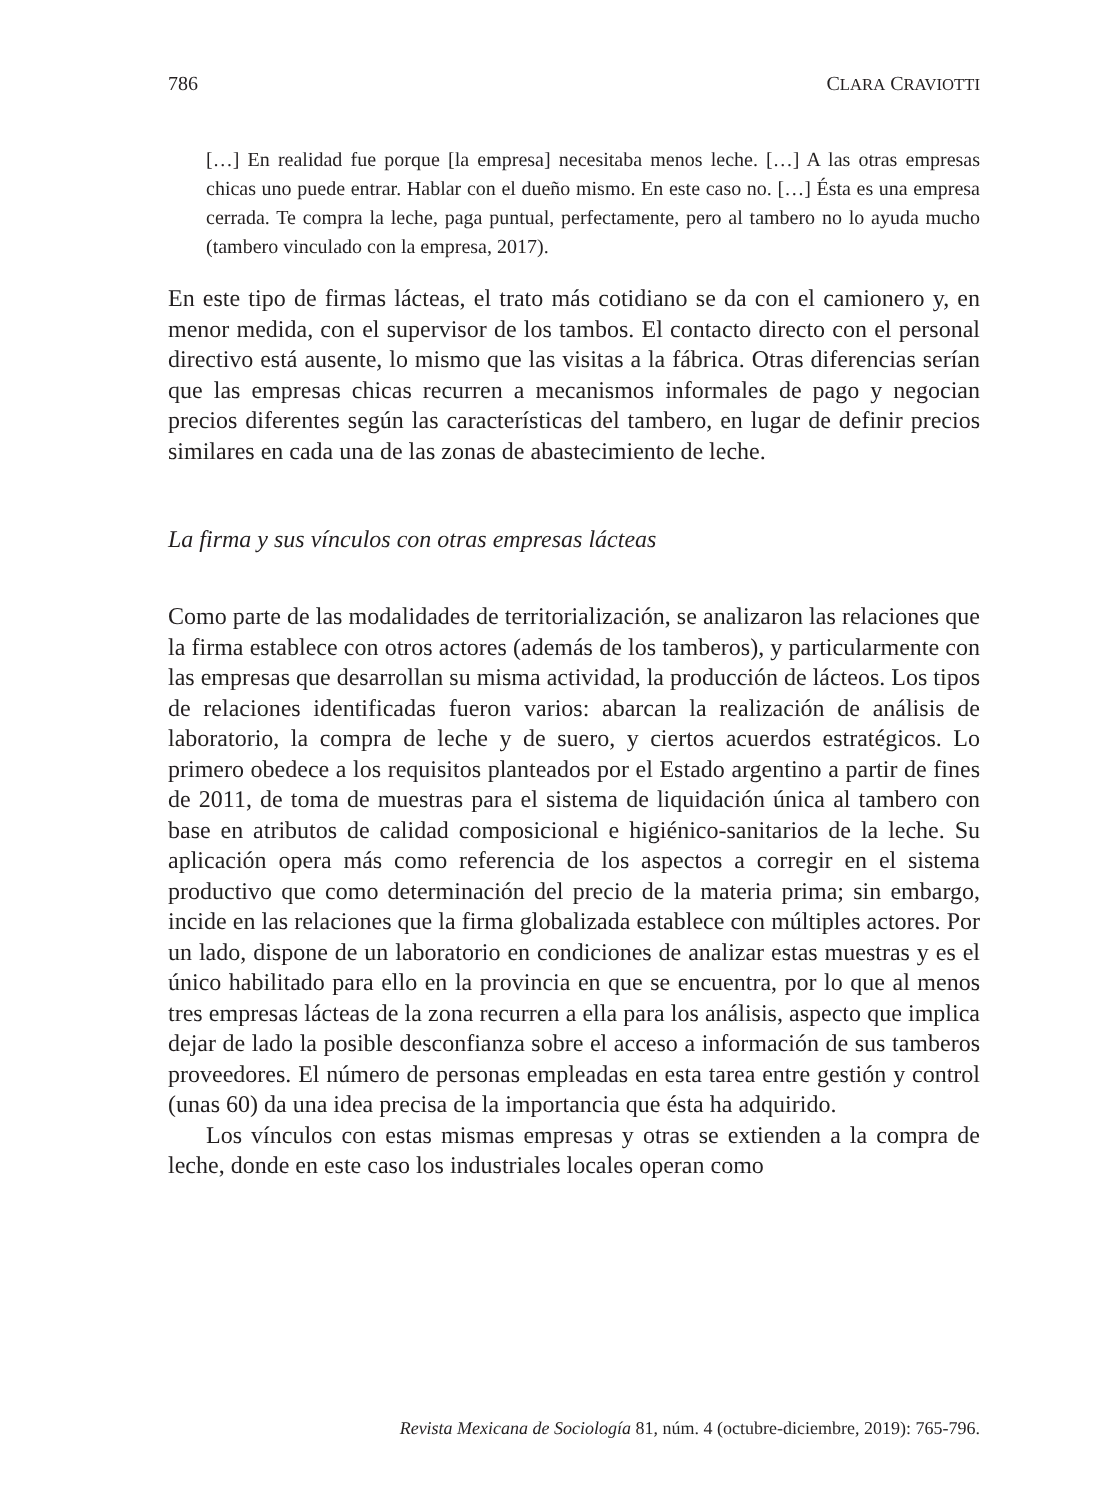786 CLARA CRAVIOTTI
[…] En realidad fue porque [la empresa] necesitaba menos leche. […] A las otras empresas chicas uno puede entrar. Hablar con el dueño mismo. En este caso no. […] Ésta es una empresa cerrada. Te compra la leche, paga puntual, perfectamente, pero al tambero no lo ayuda mucho (tambero vinculado con la empresa, 2017).
En este tipo de firmas lácteas, el trato más cotidiano se da con el camionero y, en menor medida, con el supervisor de los tambos. El contacto directo con el personal directivo está ausente, lo mismo que las visitas a la fábrica. Otras diferencias serían que las empresas chicas recurren a mecanismos informales de pago y negocian precios diferentes según las características del tambero, en lugar de definir precios similares en cada una de las zonas de abastecimiento de leche.
La firma y sus vínculos con otras empresas lácteas
Como parte de las modalidades de territorialización, se analizaron las relaciones que la firma establece con otros actores (además de los tamberos), y particularmente con las empresas que desarrollan su misma actividad, la producción de lácteos. Los tipos de relaciones identificadas fueron varios: abarcan la realización de análisis de laboratorio, la compra de leche y de suero, y ciertos acuerdos estratégicos. Lo primero obedece a los requisitos planteados por el Estado argentino a partir de fines de 2011, de toma de muestras para el sistema de liquidación única al tambero con base en atributos de calidad composicional e higiénico-sanitarios de la leche. Su aplicación opera más como referencia de los aspectos a corregir en el sistema productivo que como determinación del precio de la materia prima; sin embargo, incide en las relaciones que la firma globalizada establece con múltiples actores. Por un lado, dispone de un laboratorio en condiciones de analizar estas muestras y es el único habilitado para ello en la provincia en que se encuentra, por lo que al menos tres empresas lácteas de la zona recurren a ella para los análisis, aspecto que implica dejar de lado la posible desconfianza sobre el acceso a información de sus tamberos proveedores. El número de personas empleadas en esta tarea entre gestión y control (unas 60) da una idea precisa de la importancia que ésta ha adquirido.
Los vínculos con estas mismas empresas y otras se extienden a la compra de leche, donde en este caso los industriales locales operan como
Revista Mexicana de Sociología 81, núm. 4 (octubre-diciembre, 2019): 765-796.